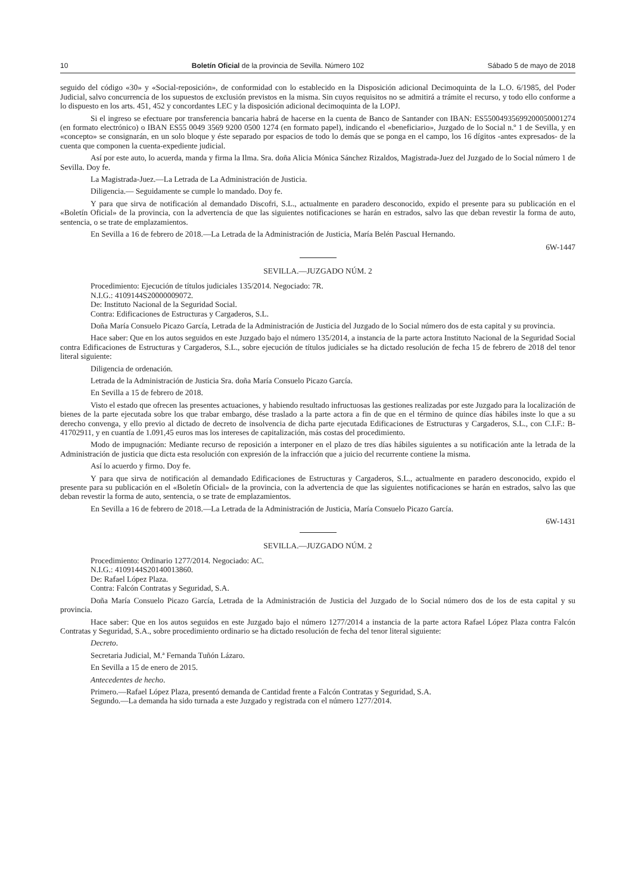10 Boletín Oficial de la provincia de Sevilla. Número 102 Sábado 5 de mayo de 2018
seguido del código «30» y «Social-reposición», de conformidad con lo establecido en la Disposición adicional Decimoquinta de la L.O. 6/1985, del Poder Judicial, salvo concurrencia de los supuestos de exclusión previstos en la misma. Sin cuyos requisitos no se admitirá a trámite el recurso, y todo ello conforme a lo dispuesto en los arts. 451, 452 y concordantes LEC y la disposición adicional decimoquinta de la LOPJ.
Si el ingreso se efectuare por transferencia bancaria habrá de hacerse en la cuenta de Banco de Santander con IBAN: ES55004935699200050001274 (en formato electrónico) o IBAN ES55 0049 3569 9200 0500 1274 (en formato papel), indicando el «beneficiario», Juzgado de lo Social n.º 1 de Sevilla, y en «concepto» se consignarán, en un solo bloque y éste separado por espacios de todo lo demás que se ponga en el campo, los 16 dígitos -antes expresados- de la cuenta que componen la cuenta-expediente judicial.
Así por este auto, lo acuerda, manda y firma la Ilma. Sra. doña Alicia Mónica Sánchez Rizaldos, Magistrada-Juez del Juzgado de lo Social número 1 de Sevilla. Doy fe.
La Magistrada-Juez.—La Letrada de La Administración de Justicia.
Diligencia.— Seguidamente se cumple lo mandado. Doy fe.
Y para que sirva de notificación al demandado Discofri, S.L., actualmente en paradero desconocido, expido el presente para su publicación en el «Boletín Oficial» de la provincia, con la advertencia de que las siguientes notificaciones se harán en estrados, salvo las que deban revestir la forma de auto, sentencia, o se trate de emplazamientos.
En Sevilla a 16 de febrero de 2018.—La Letrada de la Administración de Justicia, María Belén Pascual Hernando.
6W-1447
SEVILLA.—JUZGADO NÚM. 2
Procedimiento: Ejecución de títulos judiciales 135/2014. Negociado: 7R.
N.I.G.: 4109144S20000009072.
De: Instituto Nacional de la Seguridad Social.
Contra: Edificaciones de Estructuras y Cargaderos, S.L.
Doña María Consuelo Picazo García, Letrada de la Administración de Justicia del Juzgado de lo Social número dos de esta capital y su provincia.
Hace saber: Que en los autos seguidos en este Juzgado bajo el número 135/2014, a instancia de la parte actora Instituto Nacional de la Seguridad Social contra Edificaciones de Estructuras y Cargaderos, S.L., sobre ejecución de títulos judiciales se ha dictado resolución de fecha 15 de febrero de 2018 del tenor literal siguiente:
Diligencia de ordenación.
Letrada de la Administración de Justicia Sra. doña María Consuelo Picazo García.
En Sevilla a 15 de febrero de 2018.
Visto el estado que ofrecen las presentes actuaciones, y habiendo resultado infructuosas las gestiones realizadas por este Juzgado para la localización de bienes de la parte ejecutada sobre los que trabar embargo, dése traslado a la parte actora a fin de que en el término de quince días hábiles inste lo que a su derecho convenga, y ello previo al dictado de decreto de insolvencia de dicha parte ejecutada Edificaciones de Estructuras y Cargaderos, S.L., con C.I.F.: B-41702911, y en cuantía de 1.091,45 euros mas los intereses de capitalización, más costas del procedimiento.
Modo de impugnación: Mediante recurso de reposición a interponer en el plazo de tres días hábiles siguientes a su notificación ante la letrada de la Administración de justicia que dicta esta resolución con expresión de la infracción que a juicio del recurrente contiene la misma.
Así lo acuerdo y firmo. Doy fe.
Y para que sirva de notificación al demandado Edificaciones de Estructuras y Cargaderos, S.L., actualmente en paradero desconocido, expido el presente para su publicación en el «Boletín Oficial» de la provincia, con la advertencia de que las siguientes notificaciones se harán en estrados, salvo las que deban revestir la forma de auto, sentencia, o se trate de emplazamientos.
En Sevilla a 16 de febrero de 2018.—La Letrada de la Administración de Justicia, María Consuelo Picazo García.
6W-1431
SEVILLA.—JUZGADO NÚM. 2
Procedimiento: Ordinario 1277/2014. Negociado: AC.
N.I.G.: 4109144S20140013860.
De: Rafael López Plaza.
Contra: Falcón Contratas y Seguridad, S.A.
Doña María Consuelo Picazo García, Letrada de la Administración de Justicia del Juzgado de lo Social número dos de los de esta capital y su provincia.
Hace saber: Que en los autos seguidos en este Juzgado bajo el número 1277/2014 a instancia de la parte actora Rafael López Plaza contra Falcón Contratas y Seguridad, S.A., sobre procedimiento ordinario se ha dictado resolución de fecha del tenor literal siguiente:
Decreto.
Secretaria Judicial, M.ª Fernanda Tuñón Lázaro.
En Sevilla a 15 de enero de 2015.
Antecedentes de hecho.
Primero.—Rafael López Plaza, presentó demanda de Cantidad frente a Falcón Contratas y Seguridad, S.A.
Segundo.—La demanda ha sido turnada a este Juzgado y registrada con el número 1277/2014.